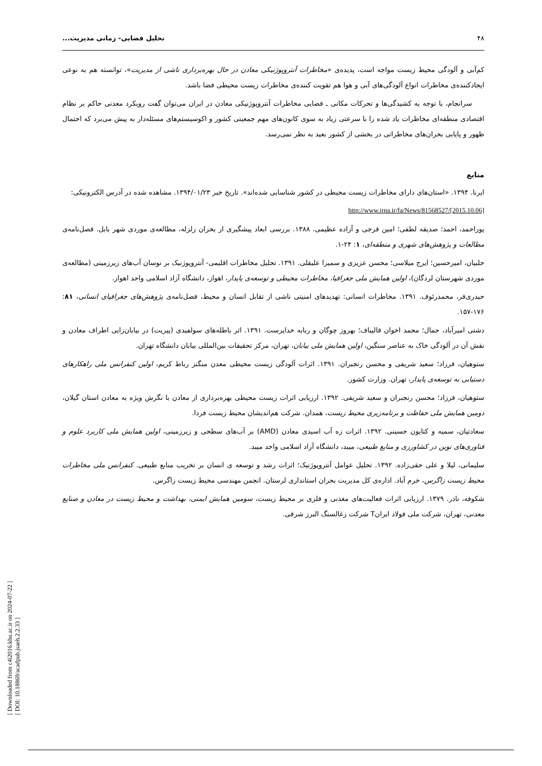[ Downloaded from c4i2016.khu.ac.ir on 2024-07-22 ]
[ DOI: 10.18869/acadpub.jsaeh.2.2.33 ]
۴۸ تحلیل فضایی- زمانی مدیریت...
کم‌آبی و آلودگی محیط زیست مواجه است، پدیده‌ی «مخاطرات آنتروپوژنیکی معادن در حال بهره‌برداری ناشی از مدیریت»، توانسته هم به نوعی ایجادکننده‌ی مخاطرات انواع آلودگی‌های آبی و هوا هم تقویت کننده‌ی مخاطرات زیست محیطی فضا باشد.
سرانجام، با توجه به کشیدگی‌ها و تحرکات مکانی ـ فضایی مخاطرات آنتروپوژنیکی معادن در ایران می‌توان گفت رویکرد معدنی حاکم بر نظام اقتصادی منطقه‌ای مخاطرات یاد شده را با سرعتی زیاد به سوی کانون‌های مهم جمعیتی کشور و اکوسیستم‌های مسئله‌دار به پیش می‌برد که احتمال ظهور و پایابی بحران‌های مخاطراتی در بخشی از کشور بعید به نظر نمی‌رسد.
منابع
ایرنا. ۱۳۹۴. «استان‌های دارای مخاطرات زیست محیطی در کشور شناسایی شده‌اند». تاریخ خبر ۱۳۹۴/۰۱/۲۳. مشاهده شده در آدرس الکترونیکی:
http://www.irna.ir/fa/News/81568527/[2015.10.06]
پوراحمد، احمد؛ صدیقه لطفی؛ امین فرجی و آزاده عظیمی. ۱۳۸۸. بررسی ابعاد پیشگیری از بحران زلزله، مطالعه‌ی موردی شهر بابل. فصل‌نامه‌ی مطالعات و پژوهش‌های شهری و منطقه‌ای، ۱: ۲۴-۱.
حلبیان، امیرحسین؛ ایرج میلاسی؛ محسن عزیزی و سمیرا علیقلی. ۱۳۹۱. تحلیل مخاطرات اقلیمی- آنتروپوژنیک بر نوسان آب‌های زیرزمینی (مطالعه‌ی موردی شهرستان لردگان)، اولین همایش ملی جغرافیا، مخاطرات محیطی و توسعه‌ی پایدار، اهواز، دانشگاه آزاد اسلامی واحد اهواز.
حیدری‌فر، محمدرئوف. ۱۳۹۱. مخاطرات انسانی: تهدیدهای امنیتی ناشی از تقابل انسان و محیط، فصل‌نامه‌ی پژوهش‌های جغرافیای انسانی، ۸۱: ۱۷۶-۱۵۷.
دشتی امیرآباد، جمال؛ محمد اخوان قالیباف؛ بهروز چوگان و ربابه خداپرست. ۱۳۹۱. اثر باطله‌های سولفیدی (پیریت) در بیابان‌زایی اطراف معادن و نقش آن در آلودگی خاک به عناصر سنگین، اولین همایش ملی بیابان، تهران، مرکز تحقیقات بین‌المللی بیابان دانشگاه تهران.
ستوهیان، فرزاد؛ سعید شریفی و محسن رنجبران. ۱۳۹۱. اثرات آلودگی زیست محیطی معدن منگنز رباط کریم، اولین کنفرانس ملی راهکارهای دستیابی به توسعه‌ی پایدار، تهران. وزارت کشور.
ستوهیان، فرزاد؛ محسن رنجبران و سعید شریفی. ۱۳۹۲. ارزیابی اثرات زیست محیطی بهره‌برداری از معادن با نگرش ویژه به معادن استان گیلان، دومین همایش ملی حفاظت و برنامه‌زیری محیط زیست، همدان. شرکت هم‌اندیشان محیط زیست فردا.
سعادتیان، سمیه و کتایون حسینی. ۱۳۹۲. اثرات زه آب اسیدی معادن (AMD) بر آب‌های سطحی و زیرزمینی، اولین همایش ملی کاربرد علوم و فناوری‌های نوین در کشاورزی و منابع طبیعی، میبد، دانشگاه آزاد اسلامی واحد میبد.
سلیمانی، لیلا و علی حقی‌زاده. ۱۳۹۲. تحلیل عوامل آنتروپوژنیک؛ اثرات رشد و توسعه ی انسان بر تخریب منابع طبیعی. کنفرانس ملی مخاطرات محیط زیست زاگرس، خرم آباد. اداره‌ی کل مدیریت بحران استانداری لرستان. انجمن مهندسی محیط زیست زاگرس.
شکوفه، نادر. ۱۳۷۹. ارزیابی اثرات فعالیت‌های مغذنی و فلزی بر محیط زیست، سومین همایش ایمنی، بهداشت و محیط زیست در معادن و صنایع معدنی، تهران، شرکت ملی فولاد ایرانT شرکت زغالسنگ البرز شرقی.